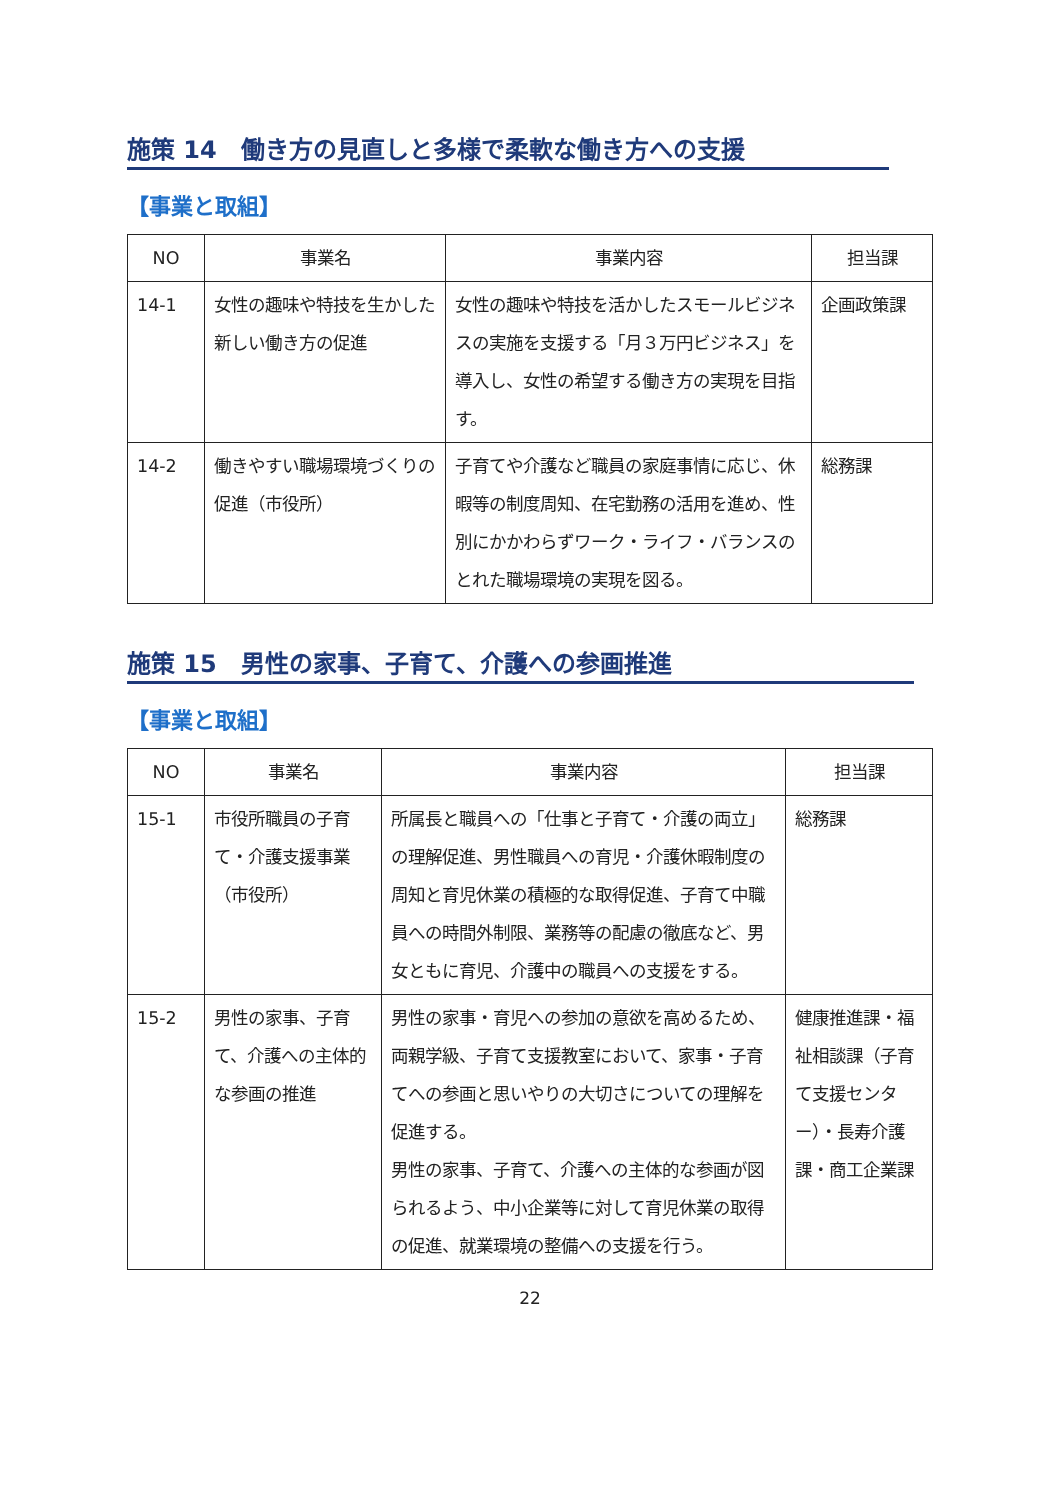施策 14　働き方の見直しと多様で柔軟な働き方への支援
【事業と取組】
| NO | 事業名 | 事業内容 | 担当課 |
| --- | --- | --- | --- |
| 14-1 | 女性の趣味や特技を生かした新しい働き方の促進 | 女性の趣味や特技を活かしたスモールビジネスの実施を支援する「月３万円ビジネス」を導入し、女性の希望する働き方の実現を目指す。 | 企画政策課 |
| 14-2 | 働きやすい職場環境づくりの促進（市役所） | 子育てや介護など職員の家庭事情に応じ、休暇等の制度周知、在宅勤務の活用を進め、性別にかかわらずワーク・ライフ・バランスのとれた職場環境の実現を図る。 | 総務課 |
施策 15　男性の家事、子育て、介護への参画推進
【事業と取組】
| NO | 事業名 | 事業内容 | 担当課 |
| --- | --- | --- | --- |
| 15-1 | 市役所職員の子育て・介護支援事業（市役所） | 所属長と職員への「仕事と子育て・介護の両立」の理解促進、男性職員への育児・介護休暇制度の周知と育児休業の積極的な取得促進、子育て中職員への時間外制限、業務等の配慮の徹底など、男女ともに育児、介護中の職員への支援をする。 | 総務課 |
| 15-2 | 男性の家事、子育て、介護への主体的な参画の推進 | 男性の家事・育児への参加の意欲を高めるため、両親学級、子育て支援教室において、家事・子育てへの参画と思いやりの大切さについての理解を促進する。 男性の家事、子育て、介護への主体的な参画が図られるよう、中小企業等に対して育児休業の取得の促進、就業環境の整備への支援を行う。 | 健康推進課・福祉相談課（子育て支援センター）・長寿介護課・商工企業課 |
22